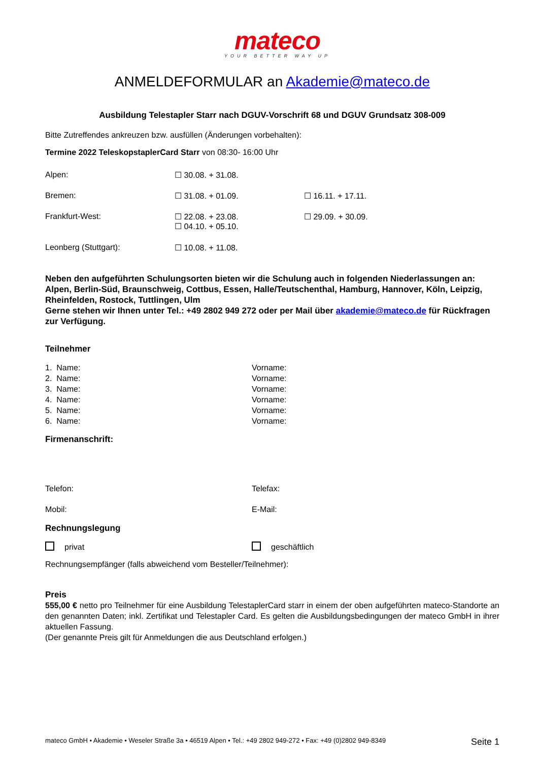mateco
YOUR BETTER WAY UP
ANMELDEFORMULAR an Akademie@mateco.de
Ausbildung Telestapler Starr nach DGUV-Vorschrift 68 und DGUV Grundsatz 308-009
Bitte Zutreffendes ankreuzen bzw. ausfüllen (Änderungen vorbehalten):
Termine 2022 TeleskopstaplerCard Starr von 08:30- 16:00 Uhr
| Alpen: | ☐ 30.08. + 31.08. | |
| Bremen: | ☐ 31.08. + 01.09. | ☐ 16.11. + 17.11. |
| Frankfurt-West: | ☐ 22.08. + 23.08. ☐ 04.10. + 05.10. | ☐ 29.09. + 30.09. |
| Leonberg (Stuttgart): | ☐ 10.08. + 11.08. | |
Neben den aufgeführten Schulungsorten bieten wir die Schulung auch in folgenden Niederlassungen an: Alpen, Berlin-Süd, Braunschweig, Cottbus, Essen, Halle/Teutschenthal, Hamburg, Hannover, Köln, Leipzig, Rheinfelden, Rostock, Tuttlingen, Ulm
Gerne stehen wir Ihnen unter Tel.: +49 2802 949 272 oder per Mail über akademie@mateco.de für Rückfragen zur Verfügung.
Teilnehmer
| 1. Name: | Vorname: |
| 2. Name: | Vorname: |
| 3. Name: | Vorname: |
| 4. Name: | Vorname: |
| 5. Name: | Vorname: |
| 6. Name: | Vorname: |
Firmenanschrift:
| Telefon: | Telefax: |
| Mobil: | E-Mail: |
Rechnungslegung
| privat | geschäftlich |
Rechnungsempfänger (falls abweichend vom Besteller/Teilnehmer):
Preis
555,00 € netto pro Teilnehmer für eine Ausbildung TelestaplerCard starr in einem der oben aufgeführten mateco-Standorte an den genannten Daten; inkl. Zertifikat und Telestapler Card. Es gelten die Ausbildungsbedingungen der mateco GmbH in ihrer aktuellen Fassung.
(Der genannte Preis gilt für Anmeldungen die aus Deutschland erfolgen.)
mateco GmbH • Akademie • Weseler Straße 3a • 46519 Alpen • Tel.: +49 2802 949-272 • Fax: +49 (0)2802 949-8349 Seite 1